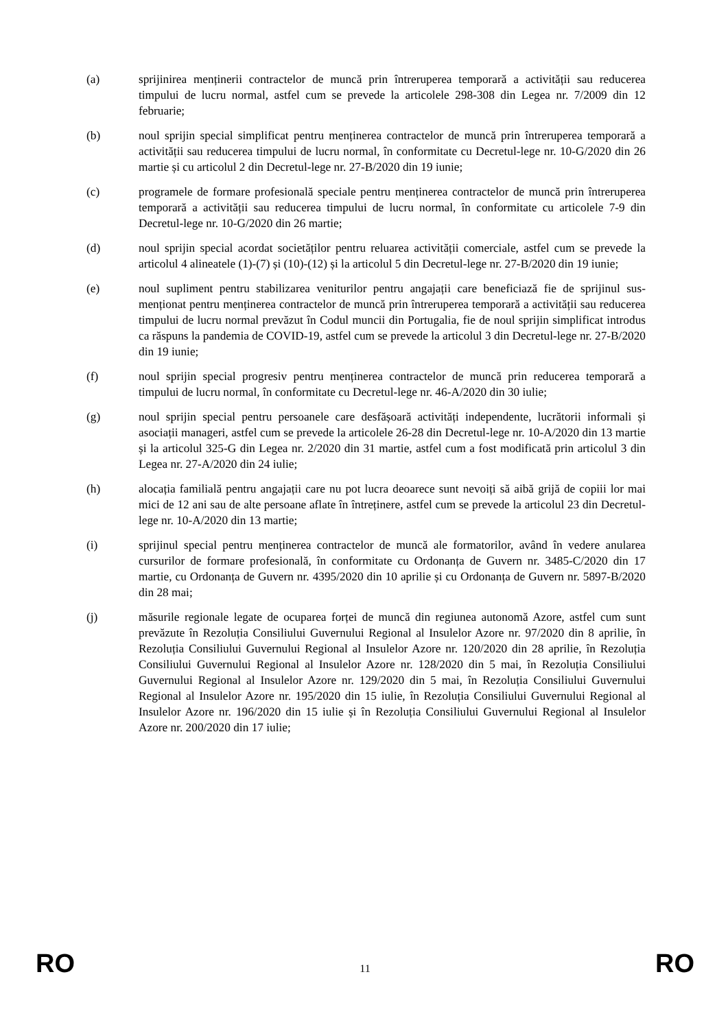(a) sprijinirea menținerii contractelor de muncă prin întreruperea temporară a activității sau reducerea timpului de lucru normal, astfel cum se prevede la articolele 298-308 din Legea nr. 7/2009 din 12 februarie;
(b) noul sprijin special simplificat pentru menținerea contractelor de muncă prin întreruperea temporară a activității sau reducerea timpului de lucru normal, în conformitate cu Decretul-lege nr. 10-G/2020 din 26 martie și cu articolul 2 din Decretul-lege nr. 27-B/2020 din 19 iunie;
(c) programele de formare profesională speciale pentru menținerea contractelor de muncă prin întreruperea temporară a activității sau reducerea timpului de lucru normal, în conformitate cu articolele 7-9 din Decretul-lege nr. 10-G/2020 din 26 martie;
(d) noul sprijin special acordat societăților pentru reluarea activității comerciale, astfel cum se prevede la articolul 4 alineatele (1)-(7) și (10)-(12) și la articolul 5 din Decretul-lege nr. 27-B/2020 din 19 iunie;
(e) noul supliment pentru stabilizarea veniturilor pentru angajații care beneficiază fie de sprijinul sus-menționat pentru menținerea contractelor de muncă prin întreruperea temporară a activității sau reducerea timpului de lucru normal prevăzut în Codul muncii din Portugalia, fie de noul sprijin simplificat introdus ca răspuns la pandemia de COVID-19, astfel cum se prevede la articolul 3 din Decretul-lege nr. 27-B/2020 din 19 iunie;
(f) noul sprijin special progresiv pentru menținerea contractelor de muncă prin reducerea temporară a timpului de lucru normal, în conformitate cu Decretul-lege nr. 46-A/2020 din 30 iulie;
(g) noul sprijin special pentru persoanele care desfășoară activități independente, lucrătorii informali și asociații manageri, astfel cum se prevede la articolele 26-28 din Decretul-lege nr. 10-A/2020 din 13 martie și la articolul 325-G din Legea nr. 2/2020 din 31 martie, astfel cum a fost modificată prin articolul 3 din Legea nr. 27-A/2020 din 24 iulie;
(h) alocația familială pentru angajații care nu pot lucra deoarece sunt nevoiți să aibă grijă de copiii lor mai mici de 12 ani sau de alte persoane aflate în întreținere, astfel cum se prevede la articolul 23 din Decretul-lege nr. 10-A/2020 din 13 martie;
(i) sprijinul special pentru menținerea contractelor de muncă ale formatorilor, având în vedere anularea cursurilor de formare profesională, în conformitate cu Ordonanța de Guvern nr. 3485-C/2020 din 17 martie, cu Ordonanța de Guvern nr. 4395/2020 din 10 aprilie și cu Ordonanța de Guvern nr. 5897-B/2020 din 28 mai;
(j) măsurile regionale legate de ocuparea forței de muncă din regiunea autonomă Azore, astfel cum sunt prevăzute în Rezoluția Consiliului Guvernului Regional al Insulelor Azore nr. 97/2020 din 8 aprilie, în Rezoluția Consiliului Guvernului Regional al Insulelor Azore nr. 120/2020 din 28 aprilie, în Rezoluția Consiliului Guvernului Regional al Insulelor Azore nr. 128/2020 din 5 mai, în Rezoluția Consiliului Guvernului Regional al Insulelor Azore nr. 129/2020 din 5 mai, în Rezoluția Consiliului Guvernului Regional al Insulelor Azore nr. 195/2020 din 15 iulie, în Rezoluția Consiliului Guvernului Regional al Insulelor Azore nr. 196/2020 din 15 iulie și în Rezoluția Consiliului Guvernului Regional al Insulelor Azore nr. 200/2020 din 17 iulie;
RO 11 RO